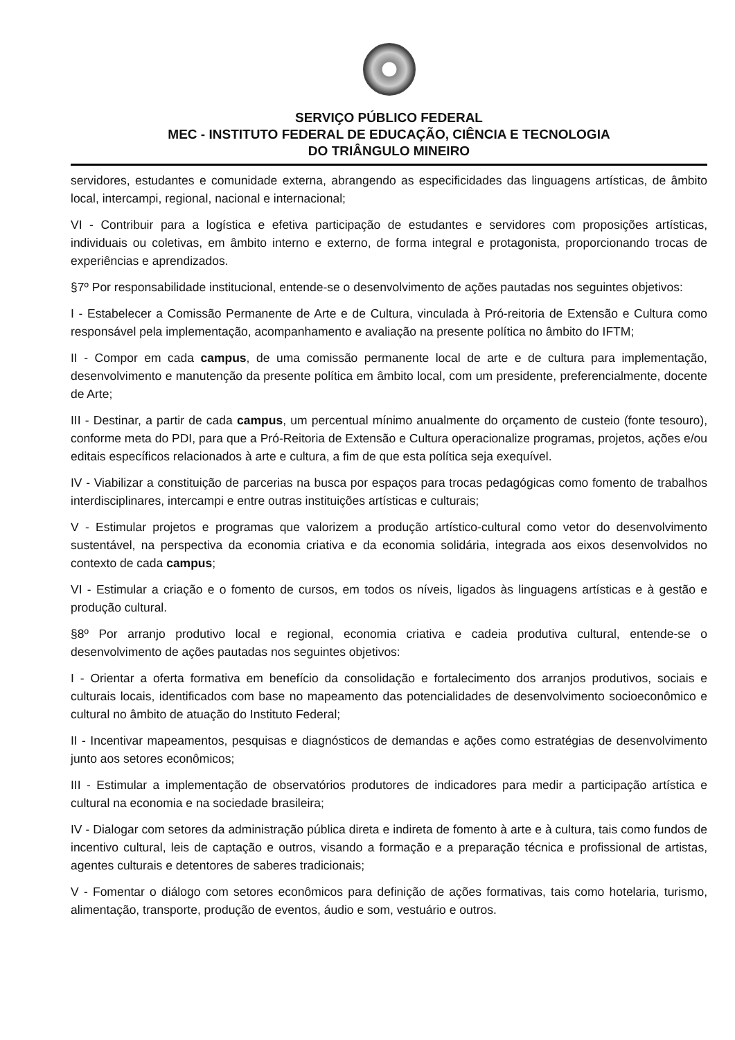SERVIÇO PÚBLICO FEDERAL
MEC - INSTITUTO FEDERAL DE EDUCAÇÃO, CIÊNCIA E TECNOLOGIA
DO TRIÂNGULO MINEIRO
servidores, estudantes e comunidade externa, abrangendo as especificidades das linguagens artísticas, de âmbito local, intercampi, regional, nacional e internacional;
VI - Contribuir para a logística e efetiva participação de estudantes e servidores com proposições artísticas, individuais ou coletivas, em âmbito interno e externo, de forma integral e protagonista, proporcionando trocas de experiências e aprendizados.
§7º Por responsabilidade institucional, entende-se o desenvolvimento de ações pautadas nos seguintes objetivos:
I - Estabelecer a Comissão Permanente de Arte e de Cultura, vinculada à Pró-reitoria de Extensão e Cultura como responsável pela implementação, acompanhamento e avaliação na presente política no âmbito do IFTM;
II - Compor em cada campus, de uma comissão permanente local de arte e de cultura para implementação, desenvolvimento e manutenção da presente política em âmbito local, com um presidente, preferencialmente, docente de Arte;
III - Destinar, a partir de cada campus, um percentual mínimo anualmente do orçamento de custeio (fonte tesouro), conforme meta do PDI, para que a Pró-Reitoria de Extensão e Cultura operacionalize programas, projetos, ações e/ou editais específicos relacionados à arte e cultura, a fim de que esta política seja exequível.
IV - Viabilizar a constituição de parcerias na busca por espaços para trocas pedagógicas como fomento de trabalhos interdisciplinares, intercampi e entre outras instituições artísticas e culturais;
V - Estimular projetos e programas que valorizem a produção artístico-cultural como vetor do desenvolvimento sustentável, na perspectiva da economia criativa e da economia solidária, integrada aos eixos desenvolvidos no contexto de cada campus;
VI - Estimular a criação e o fomento de cursos, em todos os níveis, ligados às linguagens artísticas e à gestão e produção cultural.
§8º Por arranjo produtivo local e regional, economia criativa e cadeia produtiva cultural, entende-se o desenvolvimento de ações pautadas nos seguintes objetivos:
I - Orientar a oferta formativa em benefício da consolidação e fortalecimento dos arranjos produtivos, sociais e culturais locais, identificados com base no mapeamento das potencialidades de desenvolvimento socioeconômico e cultural no âmbito de atuação do Instituto Federal;
II - Incentivar mapeamentos, pesquisas e diagnósticos de demandas e ações como estratégias de desenvolvimento junto aos setores econômicos;
III - Estimular a implementação de observatórios produtores de indicadores para medir a participação artística e cultural na economia e na sociedade brasileira;
IV - Dialogar com setores da administração pública direta e indireta de fomento à arte e à cultura, tais como fundos de incentivo cultural, leis de captação e outros, visando a formação e a preparação técnica e profissional de artistas, agentes culturais e detentores de saberes tradicionais;
V - Fomentar o diálogo com setores econômicos para definição de ações formativas, tais como hotelaria, turismo, alimentação, transporte, produção de eventos, áudio e som, vestuário e outros.